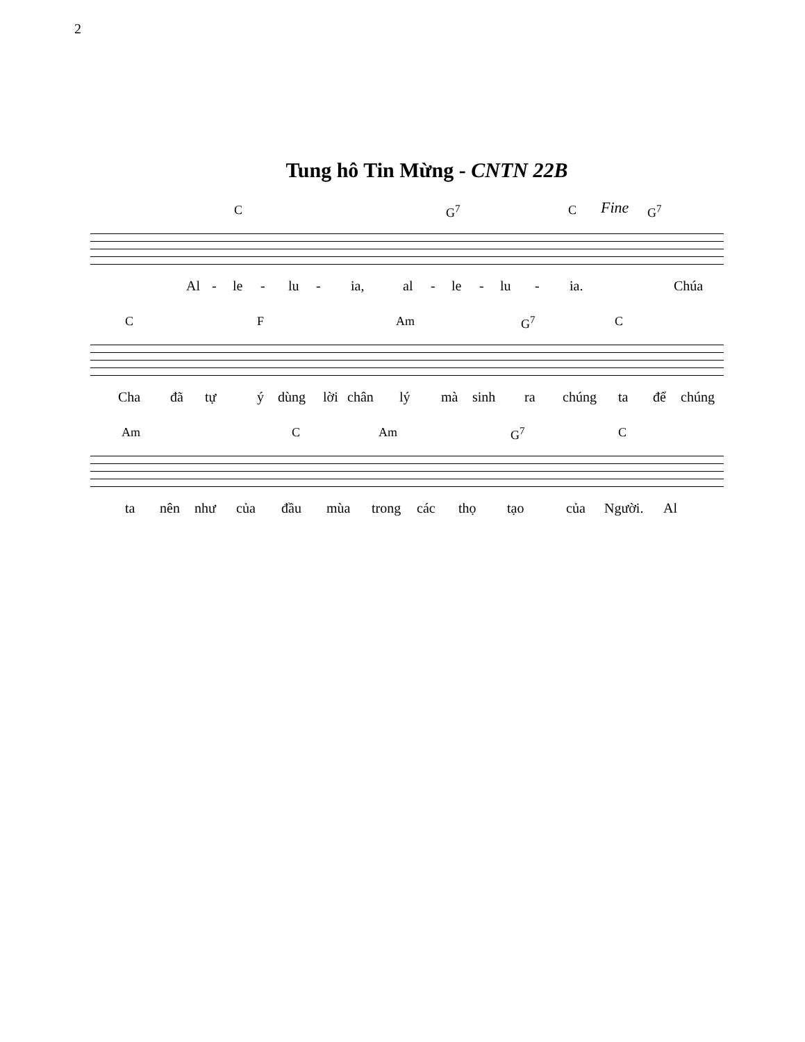2
Tung hô Tin Mừng - CNTN 22B
C G<sup>7</sup> C Fine G<sup>7</sup>
Al - le - lu - ia, al - le - lu - ia. Chúa
C F Am G<sup>7</sup> C
Cha đã tự ý dùng lời chân lý mà sinh ra chúng ta để chúng
Am C Am G<sup>7</sup> C
ta nên như của đầu mùa trong các thọ tạo của Người. Al